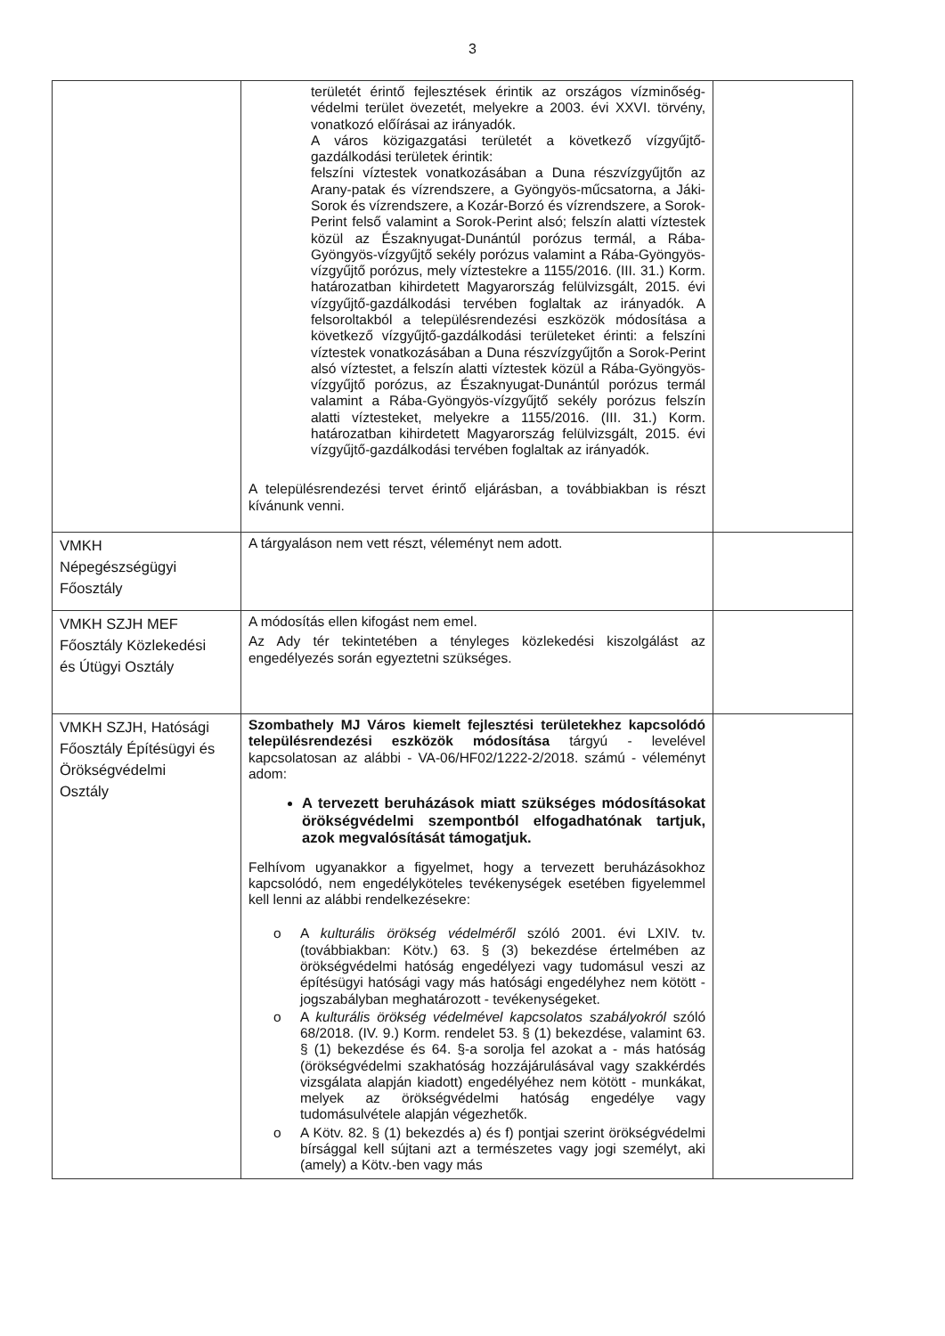3
| | területét érintő fejlesztések érintik az országos vízminőség-védelmi terület övezetét, melyekre a 2003. évi XXVI. törvény, vonatkozó előírásai az irányadók. A város közigazgatási területét a következő vízgyűjtő-gazdálkodási területek érintik: felszíni víztestek vonatkozásában a Duna részvízgyűjtőn az Arany-patak és vízrendszere, a Gyöngyös-műcsatorna, a Jáki-Sorok és vízrendszere, a Kozár-Borzó és vízrendszere, a Sorok-Perint felső valamint a Sorok-Perint alsó; felszín alatti víztestek közül az Északnyugat-Dunántúl porózus termál, a Rába-Gyöngyös-vízgyűjtő sekély porózus valamint a Rába-Gyöngyös-vízgyűjtő porózus, mely víztestekre a 1155/2016. (III. 31.) Korm. határozatban kihirdetett Magyarország felülvizsgált, 2015. évi vízgyűjtő-gazdálkodási tervében foglaltak az irányadók. A felsoroltakból a településrendezési eszközök módosítása a következő vízgyűjtő-gazdálkodási területeket érinti: a felszíni víztestek vonatkozásában a Duna részvízgyűjtőn a Sorok-Perint alsó víztestet, a felszín alatti víztestek közül a Rába-Gyöngyös-vízgyűjtő porózus, az Északnyugat-Dunántúl porózus termál valamint a Rába-Gyöngyös-vízgyűjtő sekély porózus felszín alatti víztesteket, melyekre a 1155/2016. (III. 31.) Korm. határozatban kihirdetett Magyarország felülvizsgált, 2015. évi vízgyűjtő-gazdálkodási tervében foglaltak az irányadók. A településrendezési tervet érintő eljárásban, a továbbiakban is részt kívánunk venni. | |
| VMKH Népegészségügyi Főosztály | A tárgyaláson nem vett részt, véleményt nem adott. | |
| VMKH SZJH MEF Főosztály Közlekedési és Útügyi Osztály | A módosítás ellen kifogást nem emel. Az Ady tér tekintetében a tényleges közlekedési kiszolgálást az engedélyezés során egyeztetni szükséges. | |
| VMKH SZJH, Hatósági Főosztály Építésügyi és Örökségvédelmi Osztály | Szombathely MJ Város kiemelt fejlesztési területekhez kapcsolódó településrendezési eszközök módosítása tárgyú - levelével kapcsolatosan az alábbi - VA-06/HF02/1222-2/2018. számú - véleményt adom: A tervezett beruházások miatt szükséges módosításokat örökségvédelmi szempontból elfogadhatónak tartjuk, azok megvalósítását támogatjuk. Felhívom ugyanakkor a figyelmet, hogy a tervezett beruházásokhoz kapcsolódó, nem engedélyköteles tevékenységek esetében figyelemmel kell lenni az alábbi rendelkezésekre: o A kulturális örökség védelméről szóló 2001. évi LXIV. tv. (továbbiakban: Kötv.) 63. § (3) bekezdése értelmében az örökségvédelmi hatóság engedélyezi vagy tudomásul veszi az építésügyi hatósági vagy más hatósági engedélyhez nem kötött - jogszabályban meghatározott - tevékenységeket. o A kulturális örökség védelmével kapcsolatos szabályokról szóló 68/2018. (IV. 9.) Korm. rendelet 53. § (1) bekezdése, valamint 63. § (1) bekezdése és 64. §-a sorolja fel azokat a - más hatóság (örökségvédelmi szakhatóság hozzájárulásával vagy szakkérdés vizsgálata alapján kiadott) engedélyéhez nem kötött - munkákat, melyek az örökségvédelmi hatóság engedélye vagy tudomásulvétele alapján végezhetők. o A Kötv. 82. § (1) bekezdés a) és f) pontjai szerint örökségvédelmi bírsággal kell sújtani azt a természetes vagy jogi személyt, aki (amely) a Kötv.-ben vagy más | |